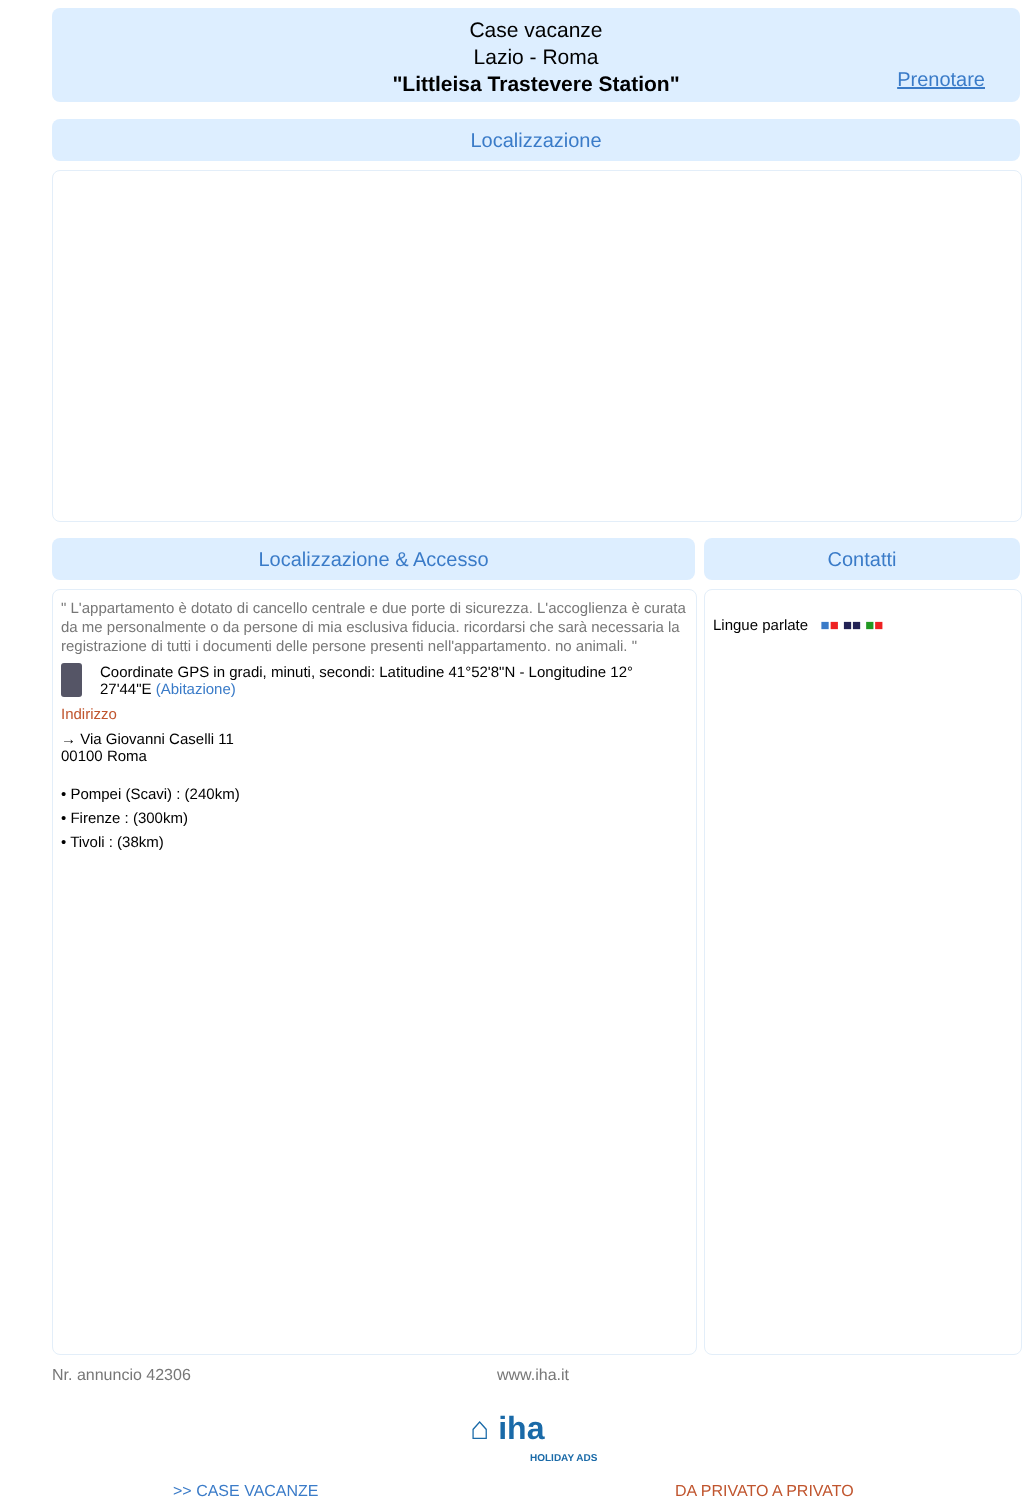Case vacanze
Lazio - Roma
"Littleisa Trastevere Station"
Prenotare
Localizzazione
Localizzazione & Accesso Contatti
" L'appartamento è dotato di cancello centrale e due porte di sicurezza. L'accoglienza è curata da me personalmente o da persone di mia esclusiva fiducia. ricordarsi che sarà necessaria la registrazione di tutti i documenti delle persone presenti nell'appartamento. no animali. "
Coordinate GPS in gradi, minuti, secondi: Latitudine 41°52'8"N - Longitudine 12° 27'44"E (Abitazione)
Indirizzo
→ Via Giovanni Caselli 11
00100 Roma
• Pompei (Scavi) : (240km)
• Firenze : (300km)
• Tivoli : (38km)
Lingue parlate ■■ ■■ ■■
Nr. annuncio 42306 www.iha.it
⌂ iha
HOLIDAY ADS
>> CASE VACANZE DA PRIVATO A PRIVATO